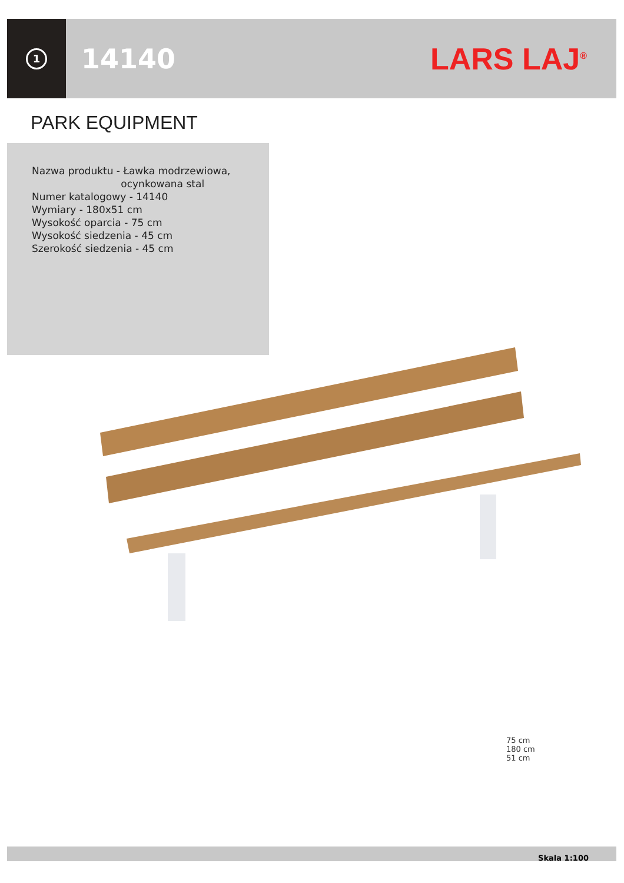1
14140 LARS LAJ<sup>®</sup>
PARK EQUIPMENT
Nazwa produktu - Ławka modrzewiowa,
ocynkowana stal
Numer katalogowy - 14140
Wymiary - 180x51 cm
Wysokość oparcia - 75 cm
Wysokość siedzenia - 45 cm
Szerokość siedzenia - 45 cm
75 cm
180 cm
51 cm
Skala 1:100